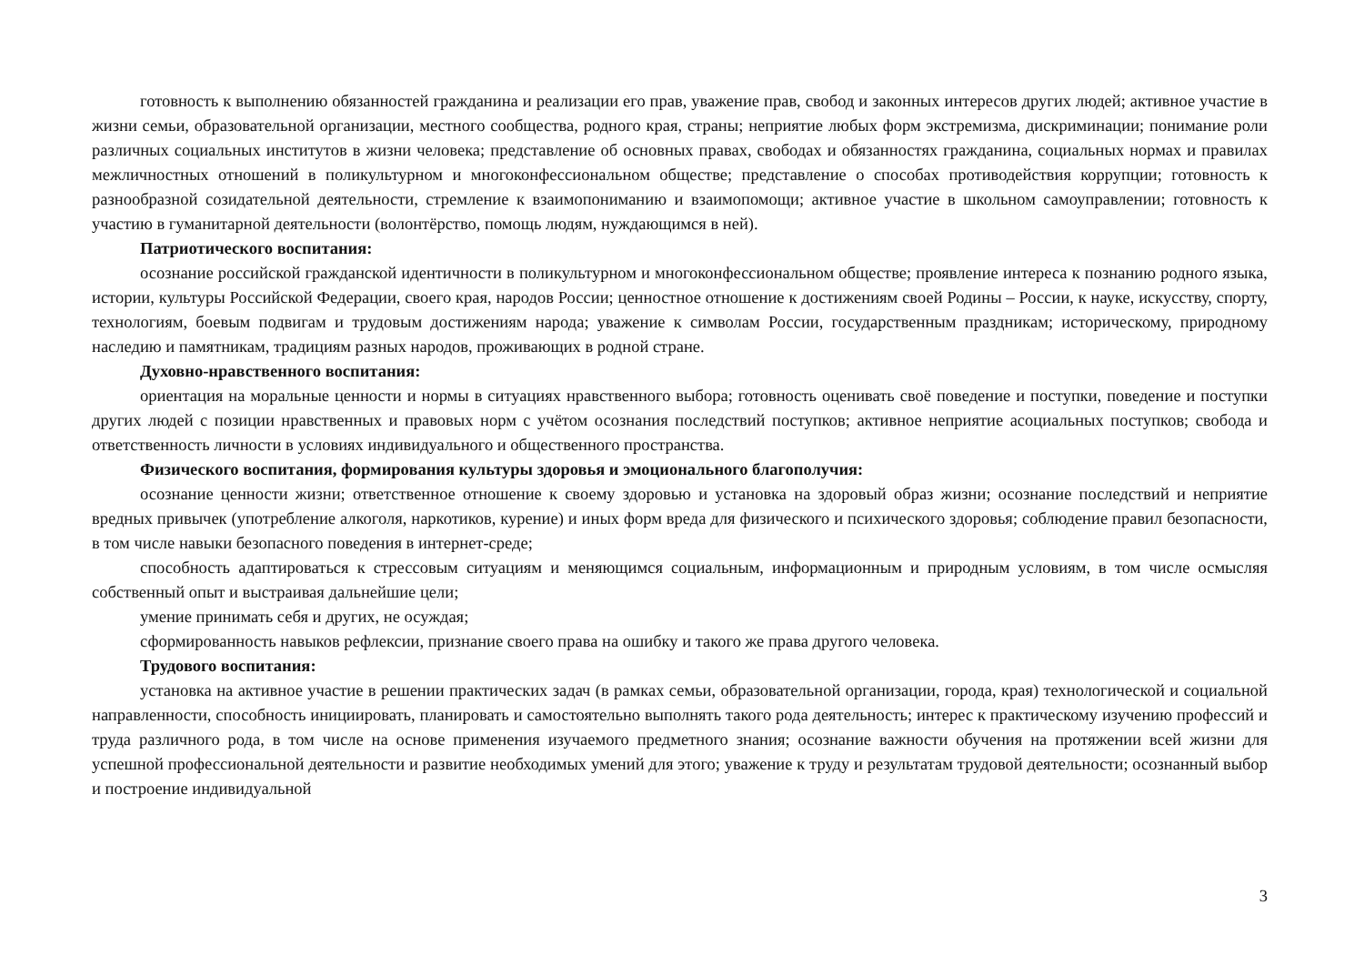готовность к выполнению обязанностей гражданина и реализации его прав, уважение прав, свобод и законных интересов других людей; активное участие в жизни семьи, образовательной организации, местного сообщества, родного края, страны; неприятие любых форм экстремизма, дискриминации; понимание роли различных социальных институтов в жизни человека; представление об основных правах, свободах и обязанностях гражданина, социальных нормах и правилах межличностных отношений в поликультурном и многоконфессиональном обществе; представление о способах противодействия коррупции; готовность к разнообразной созидательной деятельности, стремление к взаимопониманию и взаимопомощи; активное участие в школьном самоуправлении; готовность к участию в гуманитарной деятельности (волонтёрство, помощь людям, нуждающимся в ней).
Патриотического воспитания:
осознание российской гражданской идентичности в поликультурном и многоконфессиональном обществе; проявление интереса к познанию родного языка, истории, культуры Российской Федерации, своего края, народов России; ценностное отношение к достижениям своей Родины – России, к науке, искусству, спорту, технологиям, боевым подвигам и трудовым достижениям народа; уважение к символам России, государственным праздникам; историческому, природному наследию и памятникам, традициям разных народов, проживающих в родной стране.
Духовно-нравственного воспитания:
ориентация на моральные ценности и нормы в ситуациях нравственного выбора; готовность оценивать своё поведение и поступки, поведение и поступки других людей с позиции нравственных и правовых норм с учётом осознания последствий поступков; активное неприятие асоциальных поступков; свобода и ответственность личности в условиях индивидуального и общественного пространства.
Физического воспитания, формирования культуры здоровья и эмоционального благополучия:
осознание ценности жизни; ответственное отношение к своему здоровью и установка на здоровый образ жизни; осознание последствий и неприятие вредных привычек (употребление алкоголя, наркотиков, курение) и иных форм вреда для физического и психического здоровья; соблюдение правил безопасности, в том числе навыки безопасного поведения в интернет-среде;
способность адаптироваться к стрессовым ситуациям и меняющимся социальным, информационным и природным условиям, в том числе осмысляя собственный опыт и выстраивая дальнейшие цели;
умение принимать себя и других, не осуждая;
сформированность навыков рефлексии, признание своего права на ошибку и такого же права другого человека.
Трудового воспитания:
установка на активное участие в решении практических задач (в рамках семьи, образовательной организации, города, края) технологической и социальной направленности, способность инициировать, планировать и самостоятельно выполнять такого рода деятельность; интерес к практическому изучению профессий и труда различного рода, в том числе на основе применения изучаемого предметного знания; осознание важности обучения на протяжении всей жизни для успешной профессиональной деятельности и развитие необходимых умений для этого; уважение к труду и результатам трудовой деятельности; осознанный выбор и построение индивидуальной
3